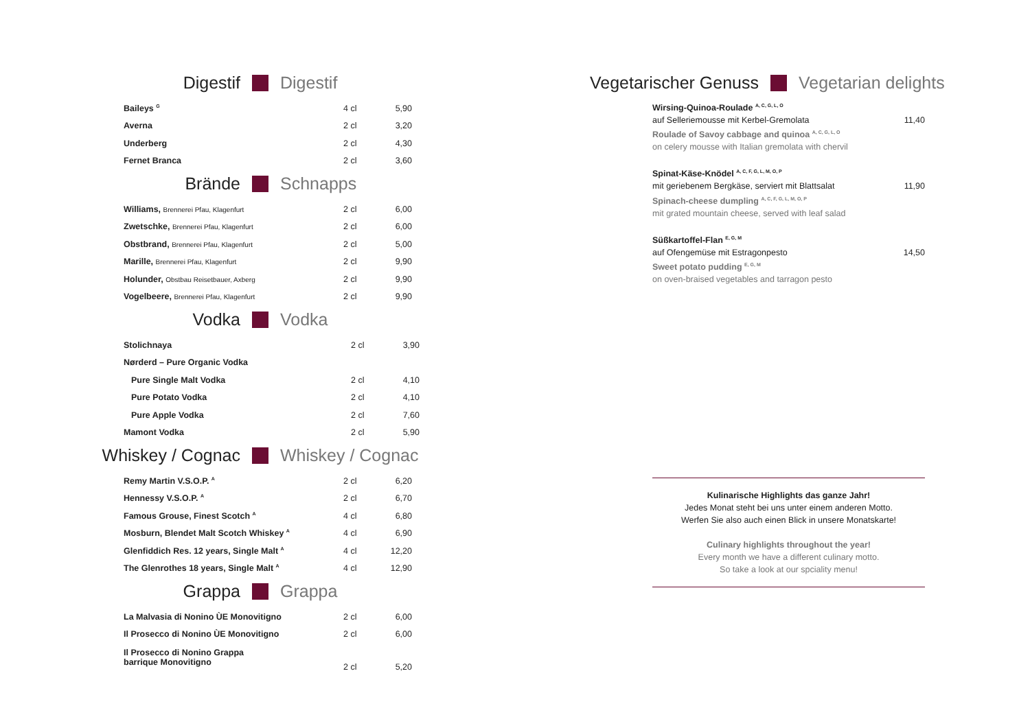Digestif Digestif
| Baileys <sup>G</sup> | 4 cl | 5,90 |
| Averna | 2 cl | 3,20 |
| Underberg | 2 cl | 4,30 |
| Fernet Branca | 2 cl | 3,60 |
Brände Schnapps
| Williams, Brennerei Pfau, Klagenfurt | 2 cl | 6,00 |
| Zwetschke, Brennerei Pfau, Klagenfurt | 2 cl | 6,00 |
| Obstbrand, Brennerei Pfau, Klagenfurt | 2 cl | 5,00 |
| Marille, Brennerei Pfau, Klagenfurt | 2 cl | 9,90 |
| Holunder, Obstbau Reisetbauer, Axberg | 2 cl | 9,90 |
| Vogelbeere, Brennerei Pfau, Klagenfurt | 2 cl | 9,90 |
Vodka Vodka
| Stolichnaya | 2 cl | 3,90 |
| Nørderd – Pure Organic Vodka | | |
| Pure Single Malt Vodka | 2 cl | 4,10 |
| Pure Potato Vodka | 2 cl | 4,10 |
| Pure Apple Vodka | 2 cl | 7,60 |
| Mamont Vodka | 2 cl | 5,90 |
Whiskey / Cognac Whiskey / Cognac
| Remy Martin V.S.O.P. <sup>A</sup> | 2 cl | 6,20 |
| Hennessy V.S.O.P. <sup>A</sup> | 2 cl | 6,70 |
| Famous Grouse, Finest Scotch <sup>A</sup> | 4 cl | 6,80 |
| Mosburn, Blendet Malt Scotch Whiskey <sup>A</sup> | 4 cl | 6,90 |
| Glenfiddich Res. 12 years, Single Malt <sup>A</sup> | 4 cl | 12,20 |
| The Glenrothes 18 years, Single Malt <sup>A</sup> | 4 cl | 12,90 |
Grappa Grappa
| La Malvasia di Nonino ÙE Monovitigno | 2 cl | 6,00 |
| Il Prosecco di Nonino ÙE Monovitigno | 2 cl | 6,00 |
| Il Prosecco di Nonino Grappa barrique Monovitigno | 2 cl | 5,20 |
Vegetarischer Genuss Vegetarian delights
Wirsing-Quinoa-Roulade <sup>A, C, G, L, O</sup>
auf Selleriemousse mit Kerbel-Gremolata 11,40
Roulade of Savoy cabbage and quinoa <sup>A, C, G, L, O</sup>
on celery mousse with Italian gremolata with chervil
Spinat-Käse-Knödel <sup>A, C, F, G, L, M, O, P</sup>
mit geriebenem Bergkäse, serviert mit Blattsalat 11,90
Spinach-cheese dumpling <sup>A, C, F, G, L, M, O, P</sup>
mit grated mountain cheese, served with leaf salad
Süßkartoffel-Flan <sup>E, G, M</sup>
auf Ofengemüse mit Estragonpesto 14,50
Sweet potato pudding <sup>E, G, M</sup>
on oven-braised vegetables and tarragon pesto
Kulinarische Highlights das ganze Jahr!
Jedes Monat steht bei uns unter einem anderen Motto.
Werfen Sie also auch einen Blick in unsere Monatskarte!
Culinary highlights throughout the year!
Every month we have a different culinary motto.
So take a look at our spciality menu!